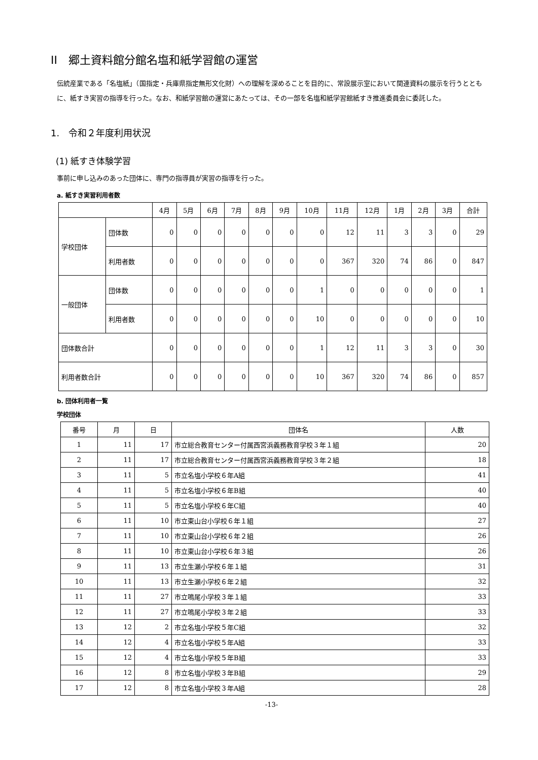II　郷土資料館分館名塩和紙学習館の運営
伝統産業である「名塩紙」（国指定・兵庫県指定無形文化財）への理解を深めることを目的に、常設展示室において関連資料の展示を行うとともに、紙すき実習の指導を行った。なお、和紙学習館の運営にあたっては、その一部を名塩和紙学習館紙すき推進委員会に委託した。
1.　令和２年度利用状況
(1) 紙すき体験学習
事前に申し込みのあった団体に、専門の指導員が実習の指導を行った。
a. 紙すき実習利用者数
| | | 4月 | 5月 | 6月 | 7月 | 8月 | 9月 | 10月 | 11月 | 12月 | 1月 | 2月 | 3月 | 合計 |
| --- | --- | --- | --- | --- | --- | --- | --- | --- | --- | --- | --- | --- | --- | --- |
| 学校団体 | 団体数 | 0 | 0 | 0 | 0 | 0 | 0 | 0 | 12 | 11 | 3 | 3 | 0 | 29 |
| | 利用者数 | 0 | 0 | 0 | 0 | 0 | 0 | 0 | 367 | 320 | 74 | 86 | 0 | 847 |
| 一般団体 | 団体数 | 0 | 0 | 0 | 0 | 0 | 0 | 1 | 0 | 0 | 0 | 0 | 0 | 1 |
| | 利用者数 | 0 | 0 | 0 | 0 | 0 | 0 | 10 | 0 | 0 | 0 | 0 | 0 | 10 |
| 団体数合計 | | 0 | 0 | 0 | 0 | 0 | 0 | 1 | 12 | 11 | 3 | 3 | 0 | 30 |
| 利用者数合計 | | 0 | 0 | 0 | 0 | 0 | 0 | 10 | 367 | 320 | 74 | 86 | 0 | 857 |
b. 団体利用者一覧
学校団体
| 番号 | 月 | 日 | 団体名 | 人数 |
| --- | --- | --- | --- | --- |
| 1 | 11 | 17 | 市立総合教育センター付属西宮浜義務教育学校３年１組 | 20 |
| 2 | 11 | 17 | 市立総合教育センター付属西宮浜義務教育学校３年２組 | 18 |
| 3 | 11 | 5 | 市立名塩小学校６年A組 | 41 |
| 4 | 11 | 5 | 市立名塩小学校６年B組 | 40 |
| 5 | 11 | 5 | 市立名塩小学校６年C組 | 40 |
| 6 | 11 | 10 | 市立東山台小学校６年１組 | 27 |
| 7 | 11 | 10 | 市立東山台小学校６年２組 | 26 |
| 8 | 11 | 10 | 市立東山台小学校６年３組 | 26 |
| 9 | 11 | 13 | 市立生瀬小学校６年１組 | 31 |
| 10 | 11 | 13 | 市立生瀬小学校６年２組 | 32 |
| 11 | 11 | 27 | 市立鳴尾小学校３年１組 | 33 |
| 12 | 11 | 27 | 市立鳴尾小学校３年２組 | 33 |
| 13 | 12 | 2 | 市立名塩小学校５年C組 | 32 |
| 14 | 12 | 4 | 市立名塩小学校５年A組 | 33 |
| 15 | 12 | 4 | 市立名塩小学校５年B組 | 33 |
| 16 | 12 | 8 | 市立名塩小学校３年B組 | 29 |
| 17 | 12 | 8 | 市立名塩小学校３年A組 | 28 |
-13-